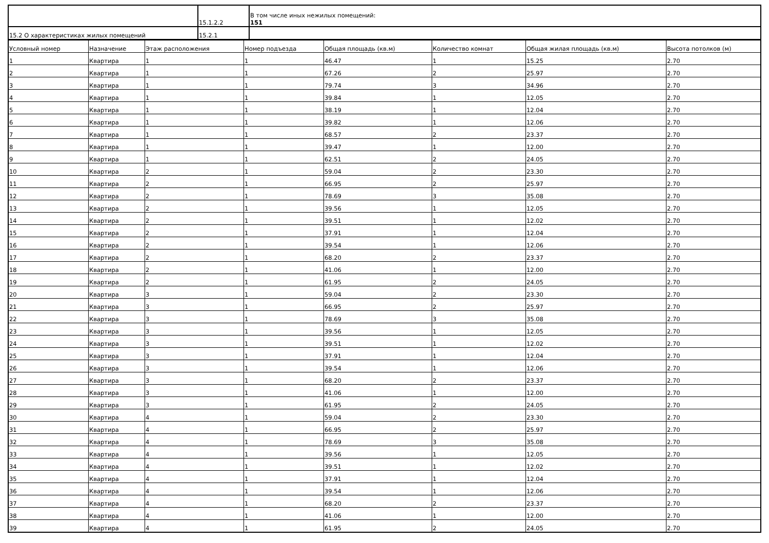| | 15.1.2.2 | В том числе иных нежилых помещений: 151 |
| 15.2 О характеристиках жилых помещений | 15.2.1 | |
| Условный номер | Назначение | Этаж расположения | Номер подъезда | Общая площадь (кв.м) | Количество комнат | Общая жилая площадь (кв.м) | Высота потолков (м) |
| --- | --- | --- | --- | --- | --- | --- | --- |
| 1 | Квартира | 1 | 1 | 46.47 | 1 | 15.25 | 2.70 |
| 2 | Квартира | 1 | 1 | 67.26 | 2 | 25.97 | 2.70 |
| 3 | Квартира | 1 | 1 | 79.74 | 3 | 34.96 | 2.70 |
| 4 | Квартира | 1 | 1 | 39.84 | 1 | 12.05 | 2.70 |
| 5 | Квартира | 1 | 1 | 38.19 | 1 | 12.04 | 2.70 |
| 6 | Квартира | 1 | 1 | 39.82 | 1 | 12.06 | 2.70 |
| 7 | Квартира | 1 | 1 | 68.57 | 2 | 23.37 | 2.70 |
| 8 | Квартира | 1 | 1 | 39.47 | 1 | 12.00 | 2.70 |
| 9 | Квартира | 1 | 1 | 62.51 | 2 | 24.05 | 2.70 |
| 10 | Квартира | 2 | 1 | 59.04 | 2 | 23.30 | 2.70 |
| 11 | Квартира | 2 | 1 | 66.95 | 2 | 25.97 | 2.70 |
| 12 | Квартира | 2 | 1 | 78.69 | 3 | 35.08 | 2.70 |
| 13 | Квартира | 2 | 1 | 39.56 | 1 | 12.05 | 2.70 |
| 14 | Квартира | 2 | 1 | 39.51 | 1 | 12.02 | 2.70 |
| 15 | Квартира | 2 | 1 | 37.91 | 1 | 12.04 | 2.70 |
| 16 | Квартира | 2 | 1 | 39.54 | 1 | 12.06 | 2.70 |
| 17 | Квартира | 2 | 1 | 68.20 | 2 | 23.37 | 2.70 |
| 18 | Квартира | 2 | 1 | 41.06 | 1 | 12.00 | 2.70 |
| 19 | Квартира | 2 | 1 | 61.95 | 2 | 24.05 | 2.70 |
| 20 | Квартира | 3 | 1 | 59.04 | 2 | 23.30 | 2.70 |
| 21 | Квартира | 3 | 1 | 66.95 | 2 | 25.97 | 2.70 |
| 22 | Квартира | 3 | 1 | 78.69 | 3 | 35.08 | 2.70 |
| 23 | Квартира | 3 | 1 | 39.56 | 1 | 12.05 | 2.70 |
| 24 | Квартира | 3 | 1 | 39.51 | 1 | 12.02 | 2.70 |
| 25 | Квартира | 3 | 1 | 37.91 | 1 | 12.04 | 2.70 |
| 26 | Квартира | 3 | 1 | 39.54 | 1 | 12.06 | 2.70 |
| 27 | Квартира | 3 | 1 | 68.20 | 2 | 23.37 | 2.70 |
| 28 | Квартира | 3 | 1 | 41.06 | 1 | 12.00 | 2.70 |
| 29 | Квартира | 3 | 1 | 61.95 | 2 | 24.05 | 2.70 |
| 30 | Квартира | 4 | 1 | 59.04 | 2 | 23.30 | 2.70 |
| 31 | Квартира | 4 | 1 | 66.95 | 2 | 25.97 | 2.70 |
| 32 | Квартира | 4 | 1 | 78.69 | 3 | 35.08 | 2.70 |
| 33 | Квартира | 4 | 1 | 39.56 | 1 | 12.05 | 2.70 |
| 34 | Квартира | 4 | 1 | 39.51 | 1 | 12.02 | 2.70 |
| 35 | Квартира | 4 | 1 | 37.91 | 1 | 12.04 | 2.70 |
| 36 | Квартира | 4 | 1 | 39.54 | 1 | 12.06 | 2.70 |
| 37 | Квартира | 4 | 1 | 68.20 | 2 | 23.37 | 2.70 |
| 38 | Квартира | 4 | 1 | 41.06 | 1 | 12.00 | 2.70 |
| 39 | Квартира | 4 | 1 | 61.95 | 2 | 24.05 | 2.70 |